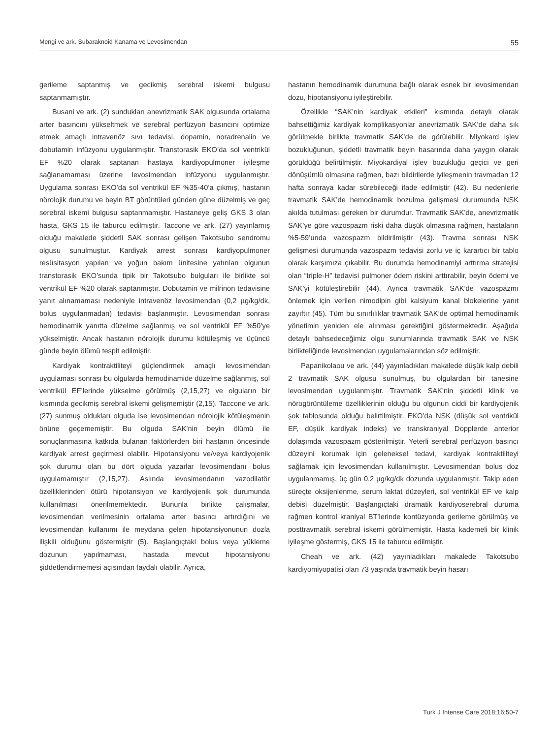Mengi ve ark. Subaraknoid Kanama ve Levosimendan 55
gerileme saptanmış ve gecikmiş serebral iskemi bulgusu saptanmamıştır.
Busani ve ark. (2) sundukları anevrizmatik SAK olgusunda ortalama arter basıncını yükseltmek ve serebral perfüzyon basıncını optimize etmek amaçlı intravenöz sıvı tedavisi, dopamin, noradrenalin ve dobutamin infüzyonu uygulanmıştır. Transtorasik EKO’da sol ventrikül EF %20 olarak saptanan hastaya kardiyopulmoner iyileşme sağlanamaması üzerine levosimendan infüzyonu uygulanmıştır. Uygulama sonrası EKO’da sol ventrikül EF %35-40’a çıkmış, hastanın nörolojik durumu ve beyin BT görüntüleri günden güne düzelmiş ve geç serebral iskemi bulgusu saptanmamıştır. Hastaneye geliş GKS 3 olan hasta, GKS 15 ile taburcu edilmiştir. Taccone ve ark. (27) yayınlamış olduğu makalede şiddetli SAK sonrası gelişen Takotsubo sendromu olgusu sunulmuştur. Kardiyak arrest sonrası kardiyopulmoner resüsitasyon yapılan ve yoğun bakım ünitesine yatırılan olgunun transtorasik EKO’sunda tipik bir Takotsubo bulguları ile birlikte sol ventrikül EF %20 olarak saptanmıştır. Dobutamin ve milrinon tedavisine yanıt alınamaması nedeniyle intravenöz levosimendan (0,2 µg/kg/dk, bolus uygulanmadan) tedavisi başlanmıştır. Levosimendan sonrası hemodinamik yanıtta düzelme sağlanmış ve sol ventrikül EF %50’ye yükselmiştir. Ancak hastanın nörolojik durumu kötüleşmiş ve üçüncü günde beyin ölümü tespit edilmiştir.
Kardiyak kontraktiliteyi güçlendirmek amaçlı levosimendan uygulaması sonrası bu olgularda hemodinamide düzelme sağlanmış, sol ventrikül EF’lerinde yükselme görülmüş (2,15,27) ve olguların bir kısmında gecikmiş serebral iskemi gelişmemiştir (2,15). Taccone ve ark. (27) sunmuş oldukları olguda ise levosimendan nörolojik kötüleşmenin önüne geçememiştir. Bu olguda SAK’nin beyin ölümü ile sonuçlanmasına katkıda bulanan faktörlerden biri hastanın öncesinde kardiyak arrest geçirmesi olabilir. Hipotansiyonu ve/veya kardiyojenik şok durumu olan bu dört olguda yazarlar levosimendanı bolus uygulamamıştır (2,15,27). Aslında levosimendanın vazodilatör özelliklerinden ötürü hipotansiyon ve kardiyojenik şok durumunda kullanılması önerilmemektedir. Bununla birlikte çalışmalar, levosimendan verilmesinin ortalama arter basıncı artırdığını ve levosimendan kullanımı ile meydana gelen hipotansiyonunun dozla ilişkili olduğunu göstermiştir (5). Başlangıçtaki bolus veya yükleme dozunun yapılmaması, hastada mevcut hipotansiyonu şiddetlendirmemesi açısından faydalı olabilir. Ayrıca,
hastanın hemodinamik durumuna bağlı olarak esnek bir levosimendan dozu, hipotansiyonu iyileştirebilir.
Özellikle “SAK’nin kardiyak etkileri” kısmında detaylı olarak bahsettiğimiz kardiyak komplikasyonlar anevrizmatik SAK’de daha sık görülmekle birlikte travmatik SAK’de de görülebilir. Miyokard işlev bozukluğunun, şiddetli travmatik beyin hasarında daha yaygın olarak görüldüğü belirtilmiştir. Miyokardiyal işlev bozukluğu geçici ve geri dönüşümlü olmasına rağmen, bazı bildirilerde iyileşmenin travmadan 12 hafta sonraya kadar sürebileceği ifade edilmiştir (42). Bu nedenlerle travmatik SAK’de hemodinamik bozulma gelişmesi durumunda NSK akılda tutulması gereken bir durumdur. Travmatik SAK’de, anevrizmatik SAK’ye göre vazospazm riski daha düşük olmasına rağmen, hastaların %5-59’unda vazospazm bildirilmiştir (43). Travma sonrası NSK gelişmesi durumunda vazospazm tedavisi zorlu ve iç karartıcı bir tablo olarak karşımıza çıkabilir. Bu durumda hemodinamiyi arttırma stratejisi olan “triple-H” tedavisi pulmoner ödem riskini arttırabilir, beyin ödemi ve SAK’yi kötüleştirebilir (44). Ayrıca travmatik SAK’de vazospazmı önlemek için verilen nimodipin gibi kalsiyum kanal blokelerine yanıt zayıftır (45). Tüm bu sınırlılıklar travmatik SAK’de optimal hemodinamik yönetimin yeniden ele alınması gerektiğini göstermektedir. Aşağıda detaylı bahsedeceğimiz olgu sunumlarında travmatik SAK ve NSK birlikteliğinde levosimendan uygulamalarından söz edilmiştir.
Papanikolaou ve ark. (44) yayınladıkları makalede düşük kalp debili 2 travmatik SAK olgusu sunulmuş, bu olgulardan bir tanesine levosimendan uygulanmıştır. Travmatik SAK’nin şiddetli klinik ve nörogörüntüleme özelliklerinin olduğu bu olgunun ciddi bir kardiyojenik şok tablosunda olduğu belirtilmiştir. EKO’da NSK (düşük sol ventrikül EF, düşük kardiyak indeks) ve transkraniyal Dopplerde anterior dolaşımda vazospazm gösterilmiştir. Yeterli serebral perfüzyon basıncı düzeyini korumak için geleneksel tedavi, kardiyak kontraktiliteyi sağlamak için levosimendan kullanılmıştır. Levosimendan bolus doz uygulanmamış, üç gün 0,2 µg/kg/dk dozunda uygulanmıştır. Takip eden süreçte oksijenlenme, serum laktat düzeyleri, sol ventrikül EF ve kalp debisi düzelmiştir. Başlangıçtaki dramatik kardiyoserebral duruma rağmen kontrol kraniyal BT’lerinde kontüzyonda gerileme görülmüş ve posttravmatik serebral iskemi görülmemiştir. Hasta kademeli bir klinik iyileşme göstermiş, GKS 15 ile taburcu edilmiştir.
Cheah ve ark. (42) yayınladıkları makalede Takotsubo kardiyomiyopatisi olan 73 yaşında travmatik beyin hasarı
Turk J Intense Care 2018;16:50-7